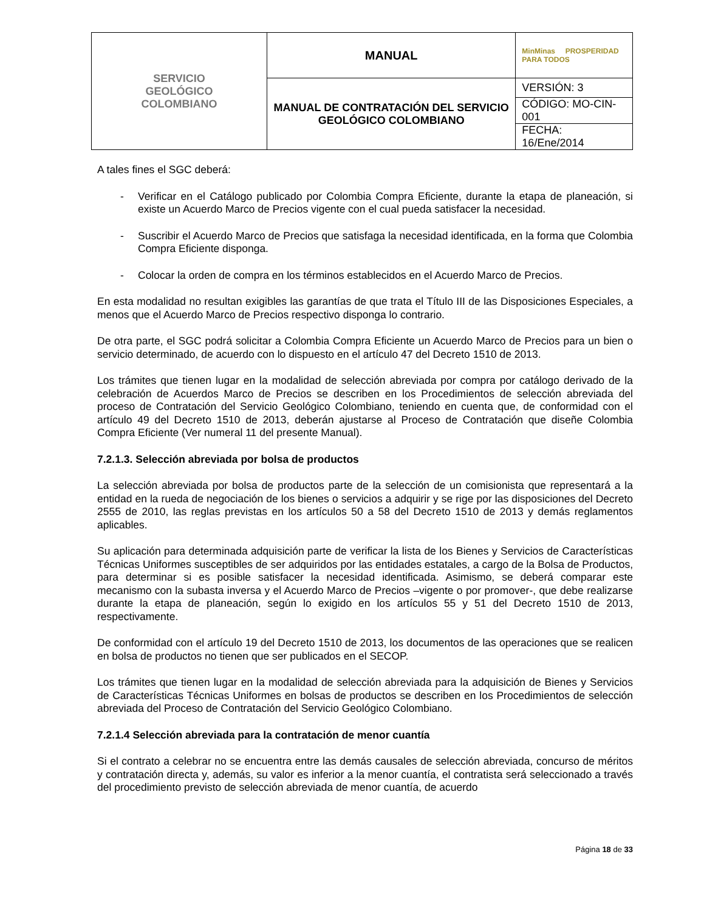| SERVICIO GEOLÓGICO COLOMBIANO | MANUAL | MinMinas PROSPERIDAD PARA TODOS |
| | MANUAL DE CONTRATACIÓN DEL SERVICIO GEOLÓGICO COLOMBIANO | VERSIÓN: 3 |
| | | CÓDIGO: MO-CIN-001 |
| | | FECHA: 16/Ene/2014 |
A tales fines el SGC deberá:
- Verificar en el Catálogo publicado por Colombia Compra Eficiente, durante la etapa de planeación, si existe un Acuerdo Marco de Precios vigente con el cual pueda satisfacer la necesidad.
- Suscribir el Acuerdo Marco de Precios que satisfaga la necesidad identificada, en la forma que Colombia Compra Eficiente disponga.
- Colocar la orden de compra en los términos establecidos en el Acuerdo Marco de Precios.
En esta modalidad no resultan exigibles las garantías de que trata el Título III de las Disposiciones Especiales, a menos que el Acuerdo Marco de Precios respectivo disponga lo contrario.
De otra parte, el SGC podrá solicitar a Colombia Compra Eficiente un Acuerdo Marco de Precios para un bien o servicio determinado, de acuerdo con lo dispuesto en el artículo 47 del Decreto 1510 de 2013.
Los trámites que tienen lugar en la modalidad de selección abreviada por compra por catálogo derivado de la celebración de Acuerdos Marco de Precios se describen en los Procedimientos de selección abreviada del proceso de Contratación del Servicio Geológico Colombiano, teniendo en cuenta que, de conformidad con el artículo 49 del Decreto 1510 de 2013, deberán ajustarse al Proceso de Contratación que diseñe Colombia Compra Eficiente (Ver numeral 11 del presente Manual).
7.2.1.3. Selección abreviada por bolsa de productos
La selección abreviada por bolsa de productos parte de la selección de un comisionista que representará a la entidad en la rueda de negociación de los bienes o servicios a adquirir y se rige por las disposiciones del Decreto 2555 de 2010, las reglas previstas en los artículos 50 a 58 del Decreto 1510 de 2013 y demás reglamentos aplicables.
Su aplicación para determinada adquisición parte de verificar la lista de los Bienes y Servicios de Características Técnicas Uniformes susceptibles de ser adquiridos por las entidades estatales, a cargo de la Bolsa de Productos, para determinar si es posible satisfacer la necesidad identificada. Asimismo, se deberá comparar este mecanismo con la subasta inversa y el Acuerdo Marco de Precios –vigente o por promover-, que debe realizarse durante la etapa de planeación, según lo exigido en los artículos 55 y 51 del Decreto 1510 de 2013, respectivamente.
De conformidad con el artículo 19 del Decreto 1510 de 2013, los documentos de las operaciones que se realicen en bolsa de productos no tienen que ser publicados en el SECOP.
Los trámites que tienen lugar en la modalidad de selección abreviada para la adquisición de Bienes y Servicios de Características Técnicas Uniformes en bolsas de productos se describen en los Procedimientos de selección abreviada del Proceso de Contratación del Servicio Geológico Colombiano.
7.2.1.4 Selección abreviada para la contratación de menor cuantía
Si el contrato a celebrar no se encuentra entre las demás causales de selección abreviada, concurso de méritos y contratación directa y, además, su valor es inferior a la menor cuantía, el contratista será seleccionado a través del procedimiento previsto de selección abreviada de menor cuantía, de acuerdo
Página 18 de 33